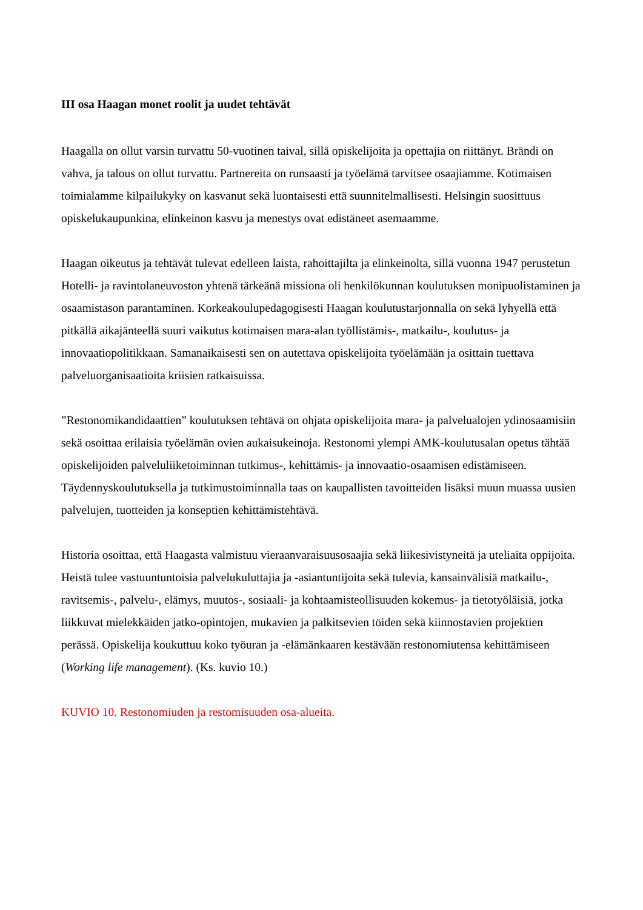III osa Haagan monet roolit ja uudet tehtävät
Haagalla on ollut varsin turvattu 50-vuotinen taival, sillä opiskelijoita ja opettajia on riittänyt. Brändi on vahva, ja talous on ollut turvattu. Partnereita on runsaasti ja työelämä tarvitsee osaajiamme. Kotimaisen toimialamme kilpailukyky on kasvanut sekä luontaisesti että suunnitelmallisesti. Helsingin suosittuus opiskelukaupunkina, elinkeinon kasvu ja menestys ovat edistäneet asemaamme.
Haagan oikeutus ja tehtävät tulevat edelleen laista, rahoittajilta ja elinkeinolta, sillä vuonna 1947 perustetun Hotelli- ja ravintolaneuvoston yhtenä tärkeänä missiona oli henkilökunnan koulutuksen monipuolistaminen ja osaamistason parantaminen. Korkeakoulupedagogisesti Haagan koulutustarjonnalla on sekä lyhyellä että pitkällä aikajänteellä suuri vaikutus kotimaisen mara-alan työllistämis-, matkailu-, koulutus- ja innovaatiopolitikkaan. Samanaikaisesti sen on autettava opiskelijoita työelämään ja osittain tuettava palveluorganisaatioita kriisien ratkaisuissa.
”Restonomikandidaattien” koulutuksen tehtävä on ohjata opiskelijoita mara- ja palvelualojen ydinosaamisiin sekä osoittaa erilaisia työelämän ovien aukaisukeinoja. Restonomi ylempi AMK-koulutusalan opetus tähtää opiskelijoiden palveluliiketoiminnan tutkimus-, kehittämis- ja innovaatio-osaamisen edistämiseen. Täydennyskoulutuksella ja tutkimustoiminnalla taas on kaupallisten tavoitteiden lisäksi muun muassa uusien palvelujen, tuotteiden ja konseptien kehittämistehtävä.
Historia osoittaa, että Haagasta valmistuu vieraanvaraisuusosaajia sekä liikesivistyneitä ja uteliaita oppijoita. Heistä tulee vastuuntuntoisia palvelukuluttajia ja -asiantuntijoita sekä tulevia, kansainvälisiä matkailu-, ravitsemis-, palvelu-, elämys, muutos-, sosiaali- ja kohtaamisteollisuuden kokemus- ja tietotyöläisiä, jotka liikkuvat mielekkäiden jatko-opintojen, mukavien ja palkitsevien töiden sekä kiinnostavien projektien perässä. Opiskelija koukuttuu koko työuran ja -elämänkaaren kestävään restonomiutensa kehittämiseen (Working life management). (Ks. kuvio 10.)
KUVIO 10. Restonomiuden ja restomisuuden osa-alueita.